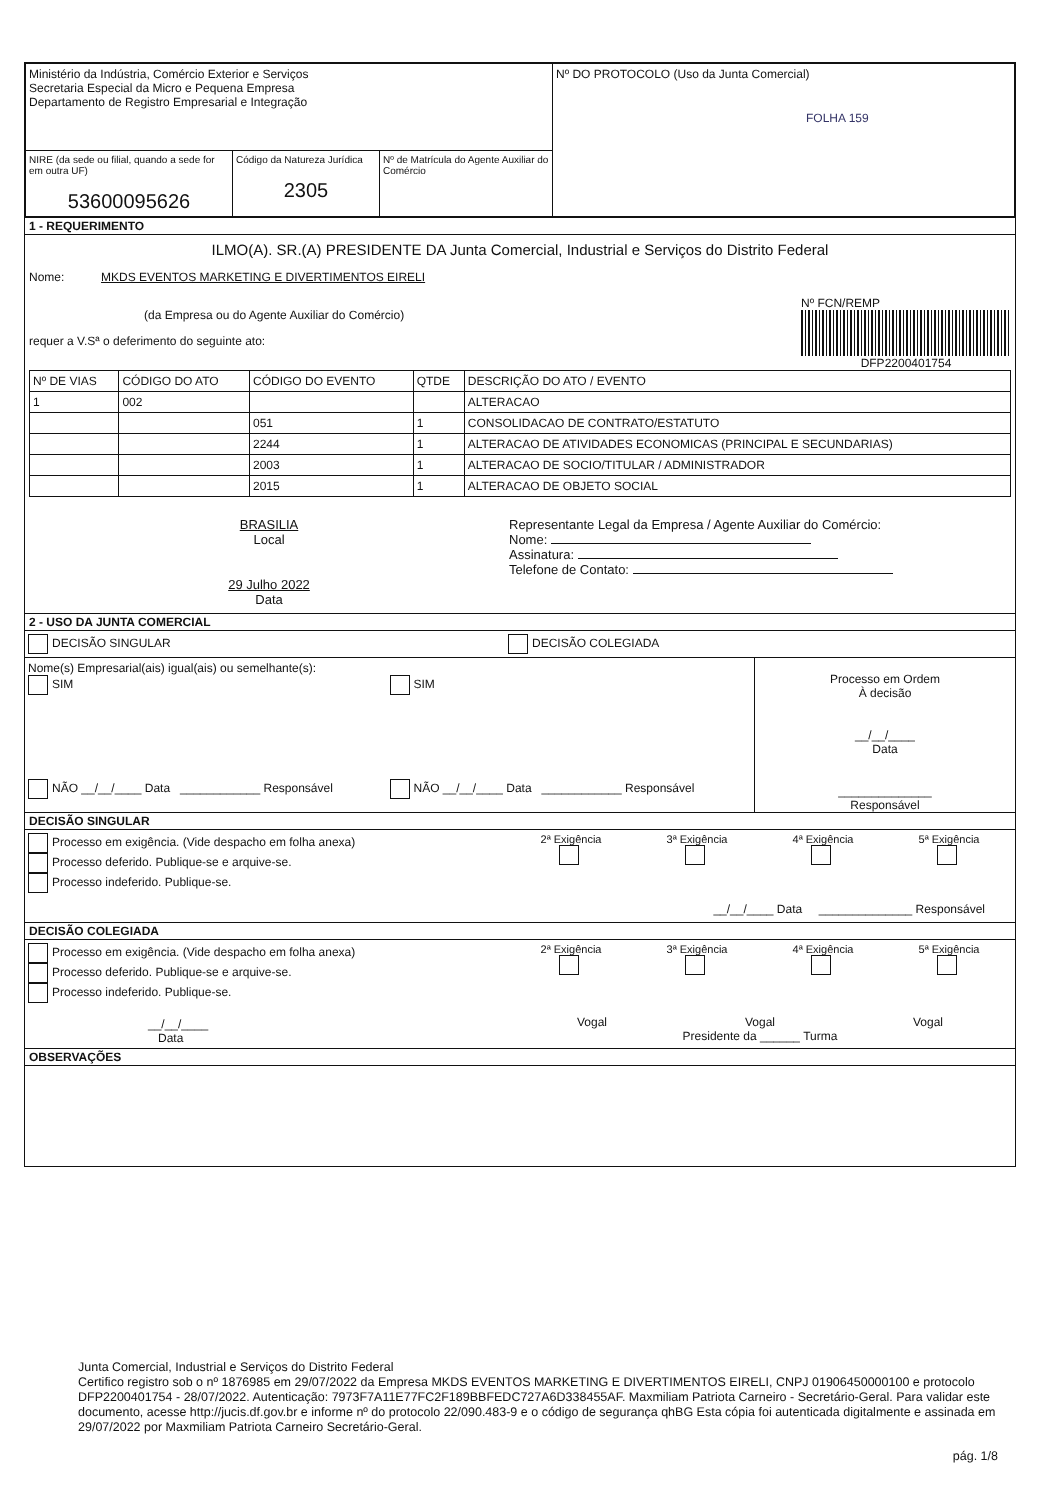| Ministério da Indústria, Comércio Exterior e Serviços Secretaria Especial da Micro e Pequena Empresa Departamento de Registro Empresarial e Integração | Nº DO PROTOCOLO (Uso da Junta Comercial) FOLHA 159 |
| / NIRE (da sede ou filial, quando a sede for em outra UF) 53600095626 / Código da Natureza Jurídica 2305 / Nº de Matrícula do Agente Auxiliar do Comércio / | |
1 - REQUERIMENTO
ILMO(A). SR.(A) PRESIDENTE DA Junta Comercial, Industrial e Serviços do Distrito Federal
Nome: MKDS EVENTOS MARKETING E DIVERTIMENTOS EIRELI
(da Empresa ou do Agente Auxiliar do Comércio)
requer a V.Sª o deferimento do seguinte ato:
Nº FCN/REMP
DFP2200401754
| Nº DE VIAS | CÓDIGO DO ATO | CÓDIGO DO EVENTO | QTDE | DESCRIÇÃO DO ATO / EVENTO |
| --- | --- | --- | --- | --- |
| 1 | 002 | | | ALTERACAO |
| | | 051 | 1 | CONSOLIDACAO DE CONTRATO/ESTATUTO |
| | | 2244 | 1 | ALTERACAO DE ATIVIDADES ECONOMICAS (PRINCIPAL E SECUNDARIAS) |
| | | 2003 | 1 | ALTERACAO DE SOCIO/TITULAR / ADMINISTRADOR |
| | | 2015 | 1 | ALTERACAO DE OBJETO SOCIAL |
BRASILIA
Local
29 Julho 2022
Data
Representante Legal da Empresa / Agente Auxiliar do Comércio:
Nome:
Assinatura:
Telefone de Contato:
2 - USO DA JUNTA COMERCIAL
DECISÃO SINGULAR DECISÃO COLEGIADA
Nome(s) Empresarial(ais) igual(ais) ou semelhante(s):
SIM
NÃO __/__/____ Data ____________ Responsável
SIM
NÃO __/__/____ Data ____________ Responsável
Processo em Ordem
À decisão
__/__/____
Data
______________
Responsável
DECISÃO SINGULAR
Processo em exigência. (Vide despacho em folha anexa)
Processo deferido. Publique-se e arquive-se.
Processo indeferido. Publique-se.
2ª Exigência
3ª Exigência
4ª Exigência
5ª Exigência
__/__/____ Data ______________ Responsável
DECISÃO COLEGIADA
Processo em exigência. (Vide despacho em folha anexa)
Processo deferido. Publique-se e arquive-se.
Processo indeferido. Publique-se.
__/__/____
Data
2ª Exigência
3ª Exigência
4ª Exigência
5ª Exigência
Vogal Vogal Vogal
Presidente da ______ Turma
OBSERVAÇÕES
Junta Comercial, Industrial e Serviços do Distrito Federal
Certifico registro sob o nº 1876985 em 29/07/2022 da Empresa MKDS EVENTOS MARKETING E DIVERTIMENTOS EIRELI, CNPJ 01906450000100 e protocolo DFP2200401754 - 28/07/2022. Autenticação: 7973F7A11E77FC2F189BBFEDC727A6D338455AF. Maxmiliam Patriota Carneiro - Secretário-Geral. Para validar este documento, acesse http://jucis.df.gov.br e informe nº do protocolo 22/090.483-9 e o código de segurança qhBG Esta cópia foi autenticada digitalmente e assinada em 29/07/2022 por Maxmiliam Patriota Carneiro Secretário-Geral.
pág. 1/8